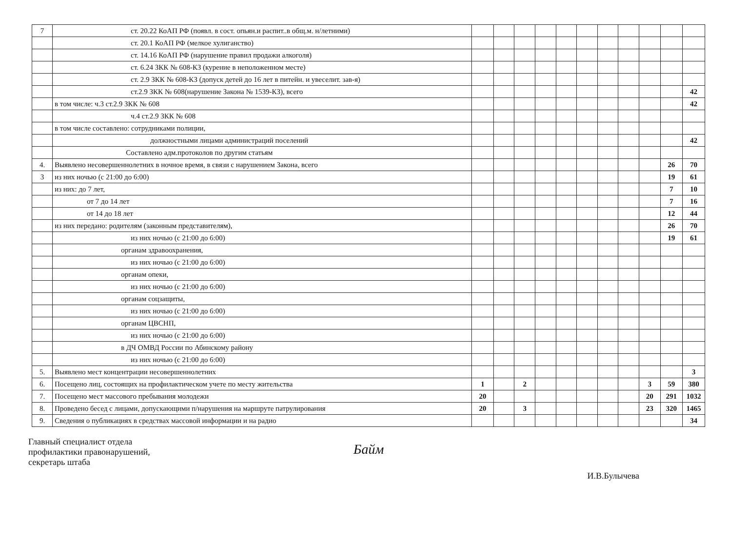| 7 | ст. 20.22 КоАП РФ (появл. в сост. опьян.и распит..в общ.м. н/летними) | | | | | | | | | | | |
| | ст. 20.1 КоАП РФ (мелкое хулиганство) | | | | | | | | | | | |
| | ст. 14.16 КоАП РФ (нарушение правил продажи алкоголя) | | | | | | | | | | | |
| | ст. 6.24 ЗКК № 608-КЗ (курение в неположенном месте) | | | | | | | | | | | |
| | ст. 2.9 ЗКК № 608-КЗ (допуск детей до 16 лет в питейн. и увеселит. зав-я) | | | | | | | | | | | |
| | ст.2.9 ЗКК № 608(нарушение Закона № 1539-КЗ), всего | | | | | | | | | | | 42 |
| | в том числе: ч.3 ст.2.9 ЗКК № 608 | | | | | | | | | | | 42 |
| | ч.4 ст.2.9 ЗКК № 608 | | | | | | | | | | | |
| | в том числе составлено: сотрудниками полиции, | | | | | | | | | | | |
| | должностными лицами администраций поселений | | | | | | | | | | | 42 |
| | Составлено адм.протоколов по другим статьям | | | | | | | | | | | |
| 4. | Выявлено несовершеннолетних в ночное время, в связи с нарушением Закона, всего | | | | | | | | | | 26 | 70 |
| 3 | из них ночью (с 21:00 до 6:00) | | | | | | | | | | 19 | 61 |
| | из них: до 7 лет, | | | | | | | | | | 7 | 10 |
| | от 7 до 14 лет | | | | | | | | | | 7 | 16 |
| | от 14 до 18 лет | | | | | | | | | | 12 | 44 |
| | из них передано: родителям (законным представителям), | | | | | | | | | | 26 | 70 |
| | из них ночью (с 21:00 до 6:00) | | | | | | | | | | 19 | 61 |
| | органам здравоохранения, | | | | | | | | | | | |
| | из них ночью (с 21:00 до 6:00) | | | | | | | | | | | |
| | органам опеки, | | | | | | | | | | | |
| | из них ночью (с 21:00 до 6:00) | | | | | | | | | | | |
| | органам соцзащиты, | | | | | | | | | | | |
| | из них ночью (с 21:00 до 6:00) | | | | | | | | | | | |
| | органам ЦВСНП, | | | | | | | | | | | |
| | из них ночью (с 21:00 до 6:00) | | | | | | | | | | | |
| | в ДЧ ОМВД России по Абинскому району | | | | | | | | | | | |
| | из них ночью (с 21:00 до 6:00) | | | | | | | | | | | |
| 5. | Выявлено мест концентрации несовершеннолетних | | | | | | | | | | | 3 |
| 6. | Посещено лиц, состоящих на профилактическом учете по месту жительства | 1 | | 2 | | | | | | 3 | 59 | 380 |
| 7. | Посещено мест массового пребывания молодежи | 20 | | | | | | | | 20 | 291 | 1032 |
| 8. | Проведено бесед с лицами, допускающими п/нарушения на маршруте патрулирования | 20 | | 3 | | | | | | 23 | 320 | 1465 |
| 9. | Сведения о публикациях в средствах массовой информации и на радио | | | | | | | | | | | 34 |
Главный специалист отдела
профилактики правонарушений,
секретарь штаба
Бaйм
И.В.Булычева